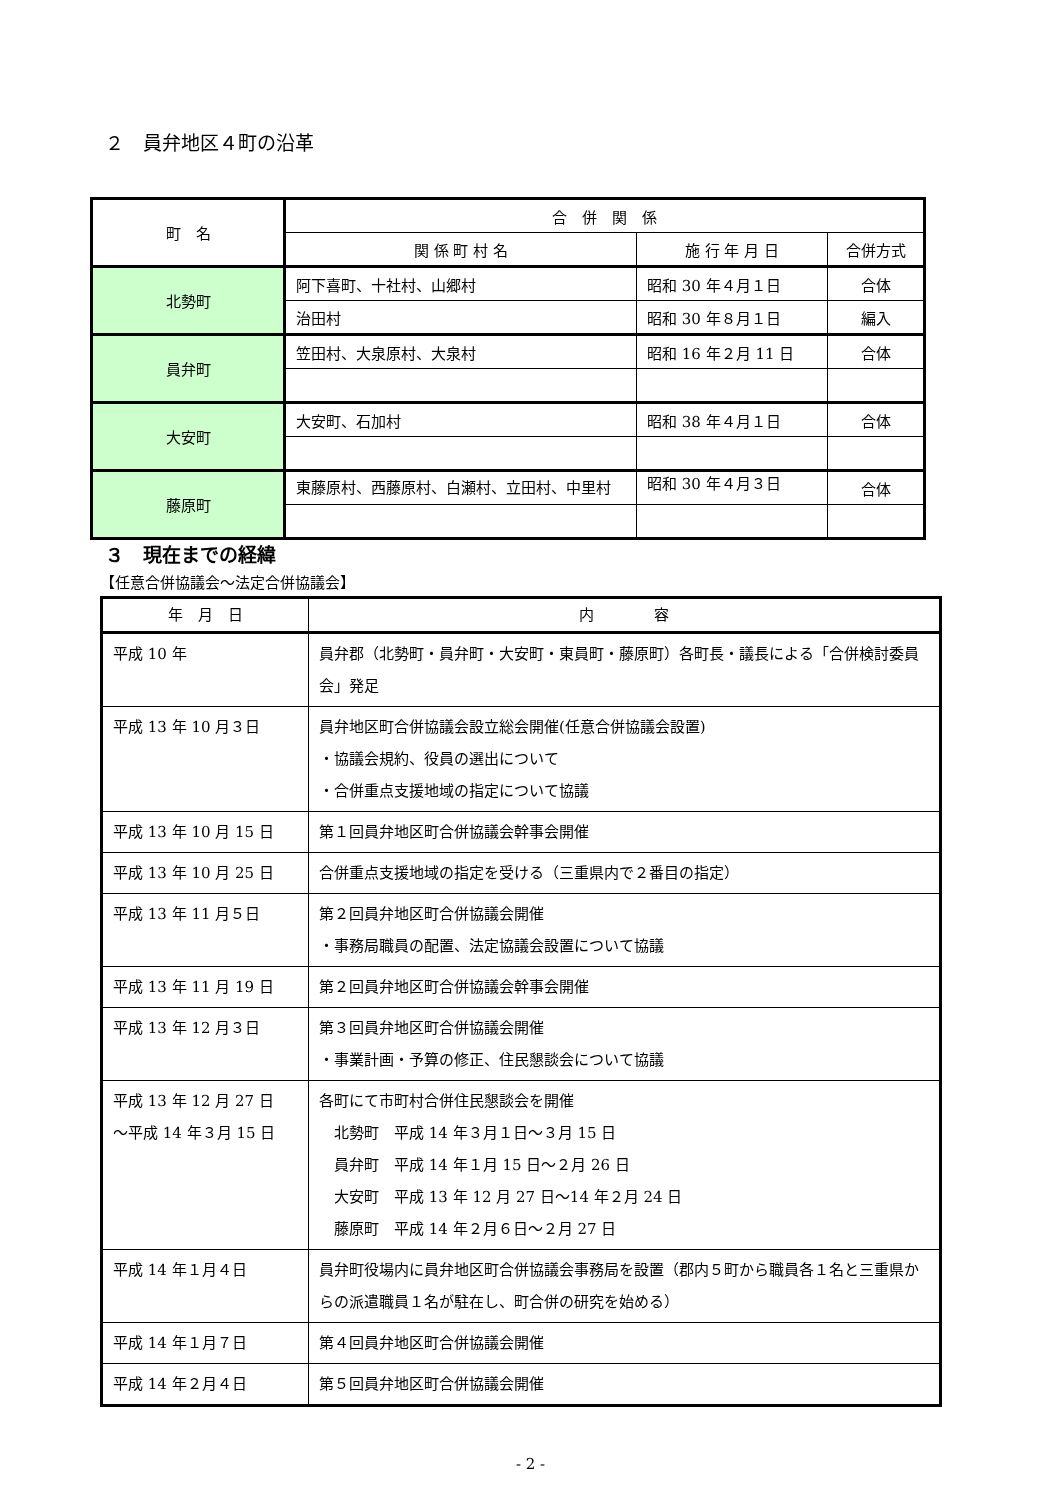２　員弁地区４町の沿革
| 町 名 | 合 併 関 係 | | |
| --- | --- | --- | --- |
| | 関 係 町 村 名 | 施 行 年 月 日 | 合併方式 |
| 北勢町 | 阿下喜町、十社村、山郷村 | 昭和 30 年４月１日 | 合体 |
| | 治田村 | 昭和 30 年８月１日 | 編入 |
| 員弁町 | 笠田村、大泉原村、大泉村 | 昭和 16 年２月 11 日 | 合体 |
| 大安町 | 大安町、石加村 | 昭和 38 年４月１日 | 合体 |
| 藤原町 | 東藤原村、西藤原村、白瀬村、立田村、中里村 | 昭和 30 年４月３日 | 合体 |
３　現在までの経緯
【任意合併協議会～法定合併協議会】
| 年 月 日 | 内 容 |
| --- | --- |
| 平成 10 年 | 員弁郡（北勢町・員弁町・大安町・東員町・藤原町）各町長・議長による「合併検討委員会」発足 |
| 平成 13 年 10 月３日 | 員弁地区町合併協議会設立総会開催(任意合併協議会設置) ・協議会規約、役員の選出について ・合併重点支援地域の指定について協議 |
| 平成 13 年 10 月 15 日 | 第１回員弁地区町合併協議会幹事会開催 |
| 平成 13 年 10 月 25 日 | 合併重点支援地域の指定を受ける（三重県内で２番目の指定） |
| 平成 13 年 11 月５日 | 第２回員弁地区町合併協議会開催 ・事務局職員の配置、法定協議会設置について協議 |
| 平成 13 年 11 月 19 日 | 第２回員弁地区町合併協議会幹事会開催 |
| 平成 13 年 12 月３日 | 第３回員弁地区町合併協議会開催 ・事業計画・予算の修正、住民懇談会について協議 |
| 平成 13 年 12 月 27 日 ～平成 14 年３月 15 日 | 各町にて市町村合併住民懇談会を開催 北勢町 平成 14 年３月１日～３月 15 日 員弁町 平成 14 年１月 15 日～２月 26 日 大安町 平成 13 年 12 月 27 日～14 年２月 24 日 藤原町 平成 14 年２月６日～２月 27 日 |
| 平成 14 年１月４日 | 員弁町役場内に員弁地区町合併協議会事務局を設置（郡内５町から職員各１名と三重県からの派遣職員１名が駐在し、町合併の研究を始める） |
| 平成 14 年１月７日 | 第４回員弁地区町合併協議会開催 |
| 平成 14 年２月４日 | 第５回員弁地区町合併協議会開催 |
- 2 -